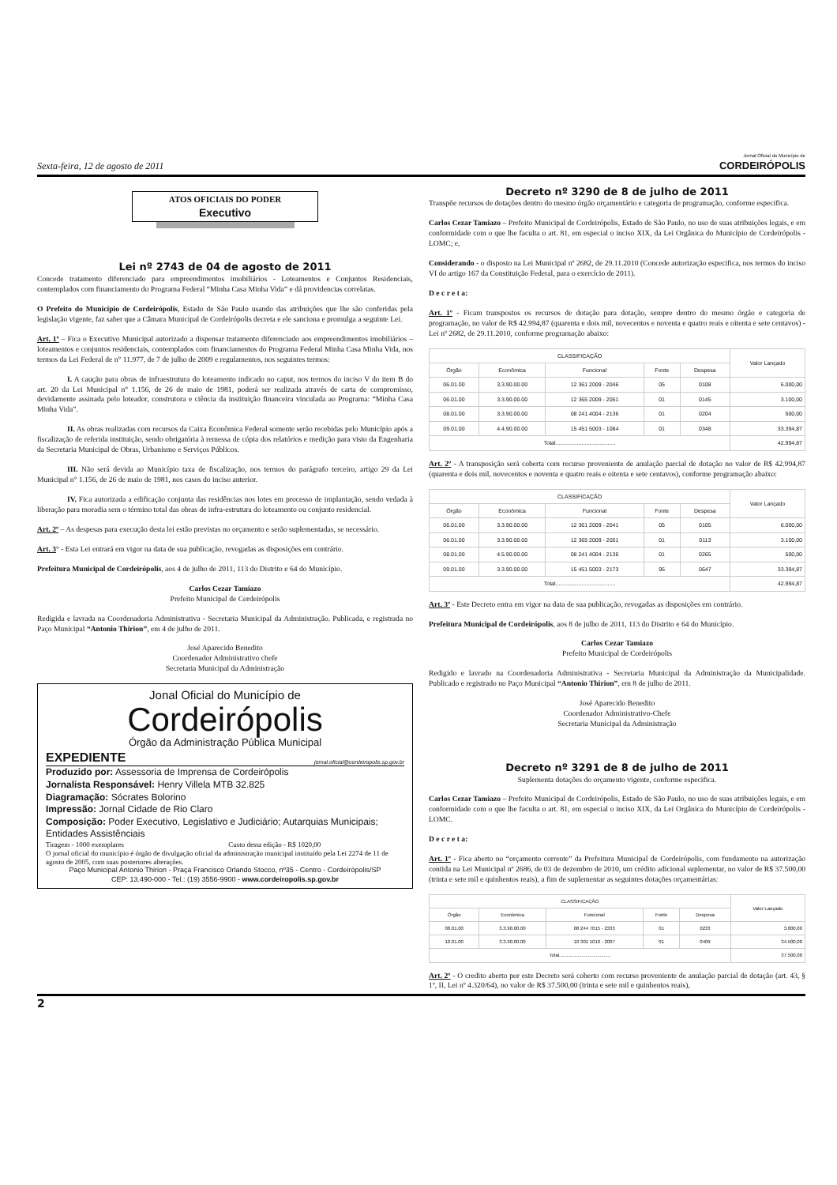Sexta-feira, 12 de agosto de 2011
Jornal Oficial do Município de
CORDEIRÓPOLIS
ATOS OFICIAIS DO PODER
Executivo
Lei nº 2743 de 04 de agosto de 2011
Concede tratamento diferenciado para empreendimentos imobiliários - Loteamentos e Conjuntos Residenciais, contemplados com financiamento do Programa Federal “Minha Casa Minha Vida” e dá providencias correlatas.
O Prefeito do Município de Cordeirópolis, Estado de São Paulo usando das atribuições que lhe são conferidas pela legislação vigente, faz saber que a Câmara Municipal de Cordeirópolis decreta e ele sanciona e promulga a seguinte Lei.
Art. 1º – Fica o Executivo Municipal autorizado a dispensar tratamento diferenciado aos empreendimentos imobiliários – loteamentos e conjuntos residenciais, contemplados com financiamentos do Programa Federal Minha Casa Minha Vida, nos termos da Lei Federal de n° 11.977, de 7 de julho de 2009 e regulamentos, nos seguintes termos:
I. A caução para obras de infraestrutura do loteamento indicado no caput, nos termos do inciso V do item B do art. 20 da Lei Municipal n° 1.156, de 26 de maio de 1981, poderá ser realizada através de carta de compromisso, devidamente assinada pelo loteador, construtora e ciência da instituição financeira vinculada ao Programa: “Minha Casa Minha Vida”.
II. As obras realizadas com recursos da Caixa Econômica Federal somente serão recebidas pelo Município após a fiscalização de referida instituição, sendo obrigatória à remessa de cópia dos relatórios e medição para visto da Engenharia da Secretaria Municipal de Obras, Urbanismo e Serviços Públicos.
III. Não será devida ao Município taxa de fiscalização, nos termos do parágrafo terceiro, artigo 29 da Lei Municipal n° 1.156, de 26 de maio de 1981, nos casos do inciso anterior.
IV. Fica autorizada a edificação conjunta das residências nos lotes em processo de implantação, sendo vedada à liberação para moradia sem o término total das obras de infra-estrutura do loteamento ou conjunto residencial.
Art. 2º – As despesas para execução desta lei estão previstas no orçamento e serão suplementadas, se necessário.
Art. 3° - Esta Lei entrará em vigor na data de sua publicação, revogadas as disposições em contrário.
Prefeitura Municipal de Cordeirópolis, aos 4 de julho de 2011, 113 do Distrito e 64 do Município.
Carlos Cezar Tamiazo
Prefeito Municipal de Cordeirópolis
Redigida e lavrada na Coordenadoria Administrativa - Secretaria Municipal da Administração. Publicada, e registrada no Paço Municipal “Antonio Thirion”, em 4 de julho de 2011.
José Aparecido Benedito
Coordenador Administrativo chefe
Secretaria Municipal da Administração
Jonal Oficial do Município de
Cordeirópolis
Órgão da Administração Pública Municipal
EXPEDIENTE jornal.oficial@cordeiropolis.sp.gov.br
Produzido por: Assessoria de Imprensa de Cordeirópolis
Jornalista Responsável: Henry Villela MTB 32.825
Diagramação: Sócrates Bolorino
Impressão: Jornal Cidade de Rio Claro
Composição: Poder Executivo, Legislativo e Judiciário; Autarquias Municipais; Entidades Assistênciais
Tiragem - 1000 exemplares Custo desta edição - R$ 1020,00
O jornal oficial do município é órgão de divulgação oficial da administração municipal instituído pela Lei 2274 de 11 de agosto de 2005, com suas posteriores alterações.
Paço Municipal Antonio Thirion - Praça Francisco Orlando Stocco, nº35 - Centro - Cordeirópolis/SP
CEP: 13.490-000 - Tel.: (19) 3556-9900 - www.cordeiropolis.sp.gov.br
Decreto nº 3290 de 8 de julho de 2011
Transpõe recursos de dotações dentro do mesmo órgão orçamentário e categoria de programação, conforme especifica.
Carlos Cezar Tamiazo – Prefeito Municipal de Cordeirópolis, Estado de São Paulo, no uso de suas atribuições legais, e em conformidade com o que lhe faculta o art. 81, em especial o inciso XIX, da Lei Orgânica do Município de Cordeirópolis - LOMC; e,
Considerando - o disposto na Lei Municipal nº 2682, de 29.11.2010 (Concede autorização especifica, nos termos do inciso VI do artigo 167 da Constituição Federal, para o exercício de 2011).
D e c r e t a:
Art. 1º - Ficam transpostos os recursos de dotação para dotação, sempre dentro do mesmo órgão e categoria de programação, no valor de R$ 42.994,87 (quarenta e dois mil, novecentos e noventa e quatro reais e oitenta e sete centavos) - Lei nº 2682, de 29.11.2010, conforme programação abaixo:
| CLASSIFICAÇÃO | | | | | Valor Lançado |
| --- | --- | --- | --- | --- | --- |
| Órgão | Econômica | Funcional | Fonte | Despesa | |
| 06.01.00 | 3.3.90.00.00 | 12 361 2009 - 2046 | 05 | 0108 | 6.000,00 |
| 06.01.00 | 3.3.90.00.00 | 12 365 2009 - 2051 | 01 | 0145 | 3.100,00 |
| 08.01.00 | 3.3.90.00.00 | 08 241 4004 - 2136 | 01 | 0204 | 500,00 |
| 09.01.00 | 4.4.90.00.00 | 15 451 5003 - 1084 | 01 | 0348 | 33.394,87 |
| Total....................................... | | | | | 42.994,87 |
Art. 2º - A transposição será coberta com recurso proveniente de anulação parcial de dotação no valor de R$ 42.994,87 (quarenta e dois mil, novecentos e noventa e quatro reais e oitenta e sete centavos), conforme programação abaixo:
| CLASSIFICAÇÃO | | | | | Valor Lançado |
| --- | --- | --- | --- | --- | --- |
| Órgão | Econômica | Funcional | Fonte | Despesa | |
| 06.01.00 | 3.3.90.00.00 | 12 361 2009 - 2041 | 05 | 0105 | 6.000,00 |
| 06.01.00 | 3.3.90.00.00 | 12 365 2009 - 2051 | 01 | 0113 | 3.100,00 |
| 08.01.00 | 4.5.90.00.00 | 08 241 4004 - 2136 | 01 | 0265 | 500,00 |
| 09.01.00 | 3.3.90.00.00 | 15 451 5003 - 2173 | 95 | 0647 | 33.394,87 |
| Total....................................... | | | | | 42.994,87 |
Art. 3º - Este Decreto entra em vigor na data de sua publicação, revogadas as disposições em contrário.
Prefeitura Municipal de Cordeirópolis, aos 8 de julho de 2011, 113 do Distrito e 64 do Município.
Carlos Cezar Tamiazo
Prefeito Municipal de Cordeirópolis
Redigido e lavrado na Coordenadoria Administrativa - Secretaria Municipal da Administração da Municipalidade. Publicado e registrado no Paço Municipal “Antonio Thirion”, em 8 de julho de 2011.
José Aparecido Benedito
Coordenador Administrativo-Chefe
Secretaria Municipal da Administração
Decreto nº 3291 de 8 de julho de 2011
Suplementa dotações do orçamento vigente, conforme especifica.
Carlos Cezar Tamiazo – Prefeito Municipal de Cordeirópolis, Estado de São Paulo, no uso de suas atribuições legais, e em conformidade com o que lhe faculta o art. 81, em especial o inciso XIX, da Lei Orgânica do Município de Cordeirópolis - LOMC.
D e c r e t a:
Art. 1º - Fica aberto no “orçamento corrente” da Prefeitura Municipal de Cordeirópolis, com fundamento na autorização contida na Lei Municipal nº 2686, de 03 de dezembro de 2010, um crédito adicional suplementar, no valor de R$ 37.500,00 (trinta e sete mil e quinhentos reais), a fim de suplementar as seguintes dotações orçamentárias:
| CLASSIFICAÇÃO | | | | | Valor Lançado |
| --- | --- | --- | --- | --- | --- |
| Órgão | Econômica | Funcional | Fonte | Despesa | |
| 08.01.00 | 3.3.90.00.00 | 08 244 7015 - 2333 | 01 | 0233 | 3.000,00 |
| 10.01.00 | 3.3.90.00.00 | 10 301 1010 - 2007 | 01 | 0409 | 34.500,00 |
| Total....................................... | | | | | 37.500,00 |
Art. 2º - O credito aberto por este Decreto será coberto com recurso proveniente de anulação parcial de dotação (art. 43, § 1º, II, Lei nº 4.320/64), no valor de R$ 37.500,00 (trinta e sete mil e quinhentos reais),
2